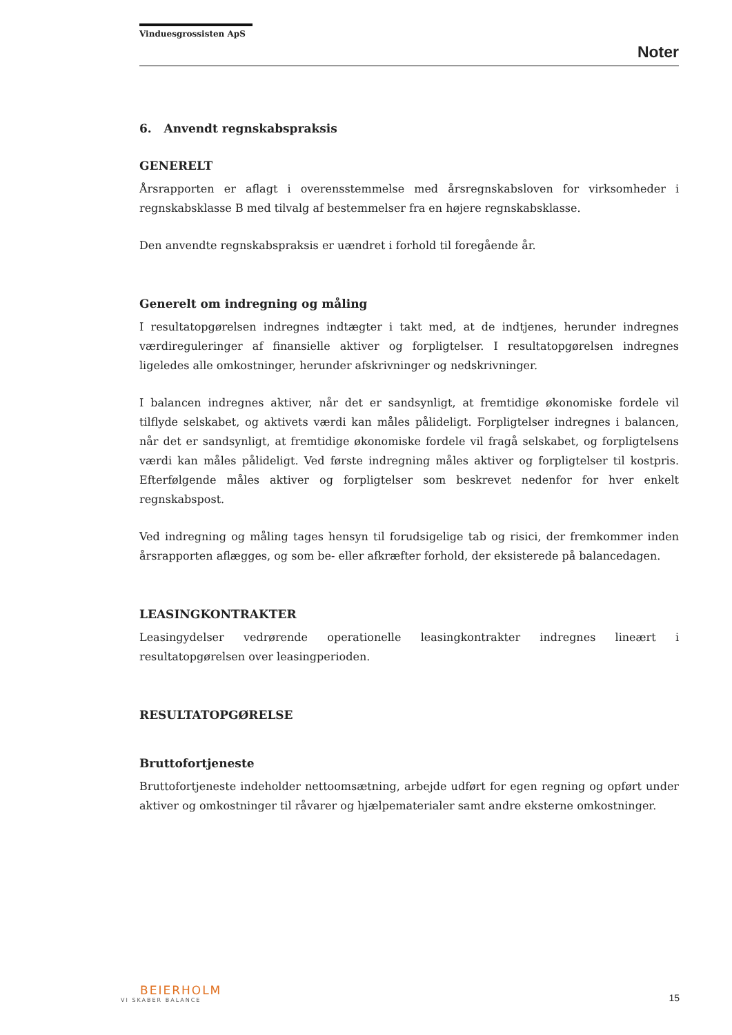Vinduesgrossisten ApS
Noter
6. Anvendt regnskabspraksis
GENERELT
Årsrapporten er aflagt i overensstemmelse med årsregnskabsloven for virksomheder i regnskabsklasse B med tilvalg af bestemmelser fra en højere regnskabsklasse.
Den anvendte regnskabspraksis er uændret i forhold til foregående år.
Generelt om indregning og måling
I resultatopgørelsen indregnes indtægter i takt med, at de indtjenes, herunder indregnes værdireguleringer af finansielle aktiver og forpligtelser. I resultatopgørelsen indregnes ligeledes alle omkostninger, herunder afskrivninger og nedskrivninger.
I balancen indregnes aktiver, når det er sandsynligt, at fremtidige økonomiske fordele vil tilflyde selskabet, og aktivets værdi kan måles pålideligt. Forpligtelser indregnes i balancen, når det er sandsynligt, at fremtidige økonomiske fordele vil fragå selskabet, og forpligtelsens værdi kan måles pålideligt. Ved første indregning måles aktiver og forpligtelser til kostpris. Efterfølgende måles aktiver og forpligtelser som beskrevet nedenfor for hver enkelt regnskabspost.
Ved indregning og måling tages hensyn til forudsigelige tab og risici, der fremkommer inden årsrapporten aflægges, og som be- eller afkræfter forhold, der eksisterede på balancedagen.
LEASINGKONTRAKTER
Leasingydelser vedrørende operationelle leasingkontrakter indregnes lineært i resultatopgørelsen over leasingperioden.
RESULTATOPGØRELSE
Bruttofortjeneste
Bruttofortjeneste indeholder nettoomsætning, arbejde udført for egen regning og opført under aktiver og omkostninger til råvarer og hjælpematerialer samt andre eksterne omkostninger.
BEIERHOLM
VI SKABER BALANCE
15